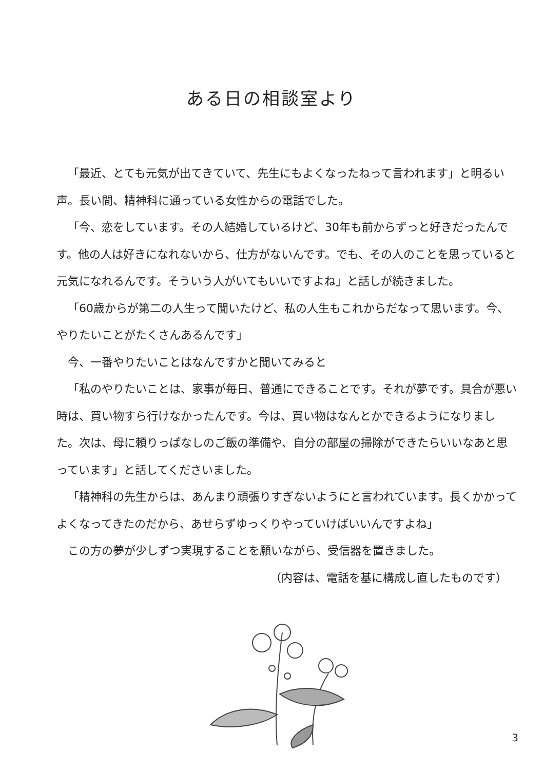ある日の相談室より
「最近、とても元気が出てきていて、先生にもよくなったねって言われます」と明るい声。長い間、精神科に通っている女性からの電話でした。
「今、恋をしています。その人結婚しているけど、30年も前からずっと好きだったんです。他の人は好きになれないから、仕方がないんです。でも、その人のことを思っていると元気になれるんです。そういう人がいてもいいですよね」と話しが続きました。
「60歳からが第二の人生って聞いたけど、私の人生もこれからだなって思います。今、やりたいことがたくさんあるんです」
今、一番やりたいことはなんですかと聞いてみると
「私のやりたいことは、家事が毎日、普通にできることです。それが夢です。具合が悪い時は、買い物すら行けなかったんです。今は、買い物はなんとかできるようになりました。次は、母に頼りっぱなしのご飯の準備や、自分の部屋の掃除ができたらいいなあと思っています」と話してくださいました。
「精神科の先生からは、あんまり頑張りすぎないようにと言われています。長くかかってよくなってきたのだから、あせらずゆっくりやっていけばいいんですよね」
この方の夢が少しずつ実現することを願いながら、受信器を置きました。
（内容は、電話を基に構成し直したものです）
3